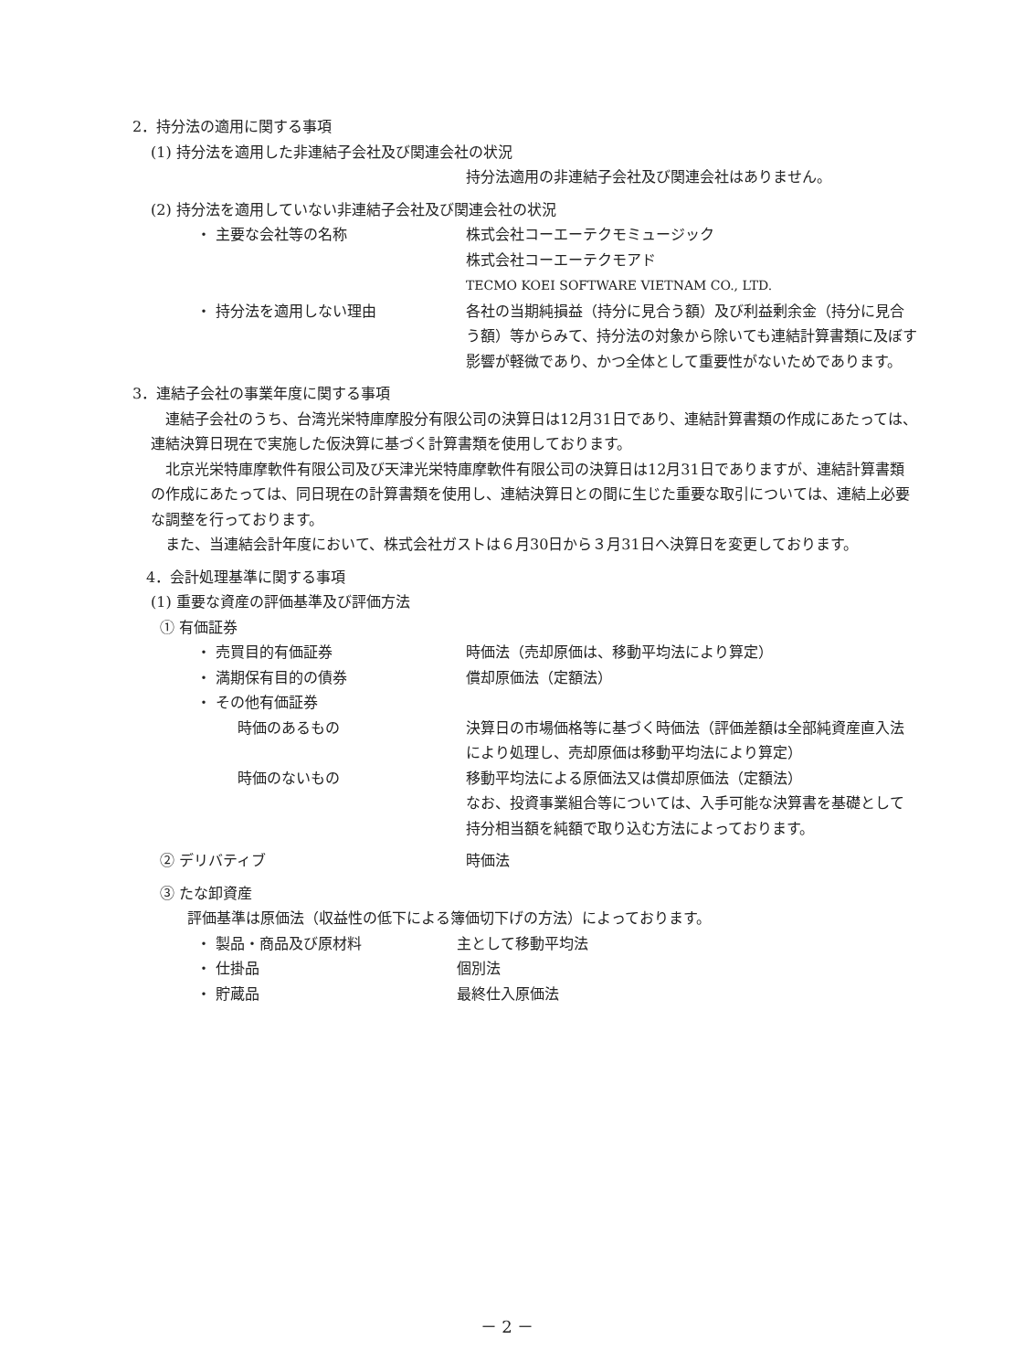2．持分法の適用に関する事項
(1) 持分法を適用した非連結子会社及び関連会社の状況
持分法適用の非連結子会社及び関連会社はありません。
(2) 持分法を適用していない非連結子会社及び関連会社の状況
・ 主要な会社等の名称 株式会社コーエーテクモミュージック
株式会社コーエーテクモアド
TECMO KOEI SOFTWARE VIETNAM CO., LTD.
・ 持分法を適用しない理由 各社の当期純損益（持分に見合う額）及び利益剰余金（持分に見合う額）等からみて、持分法の対象から除いても連結計算書類に及ぼす影響が軽微であり、かつ全体として重要性がないためであります。
3．連結子会社の事業年度に関する事項
連結子会社のうち、台湾光栄特庫摩股分有限公司の決算日は12月31日であり、連結計算書類の作成にあたっては、連結決算日現在で実施した仮決算に基づく計算書類を使用しております。
北京光栄特庫摩軟件有限公司及び天津光栄特庫摩軟件有限公司の決算日は12月31日でありますが、連結計算書類の作成にあたっては、同日現在の計算書類を使用し、連結決算日との間に生じた重要な取引については、連結上必要な調整を行っております。
また、当連結会計年度において、株式会社ガストは６月30日から３月31日へ決算日を変更しております。
4．会計処理基準に関する事項
(1) 重要な資産の評価基準及び評価方法
① 有価証券
・ 売買目的有価証券 時価法（売却原価は、移動平均法により算定）
・ 満期保有目的の債券 償却原価法（定額法）
・ その他有価証券
時価のあるもの 決算日の市場価格等に基づく時価法（評価差額は全部純資産直入法により処理し、売却原価は移動平均法により算定）
時価のないもの 移動平均法による原価法又は償却原価法（定額法）
なお、投資事業組合等については、入手可能な決算書を基礎として持分相当額を純額で取り込む方法によっております。
② デリバティブ 時価法
③ たな卸資産
評価基準は原価法（収益性の低下による簿価切下げの方法）によっております。
・ 製品・商品及び原材料 主として移動平均法
・ 仕掛品 個別法
・ 貯蔵品 最終仕入原価法
－ 2 －